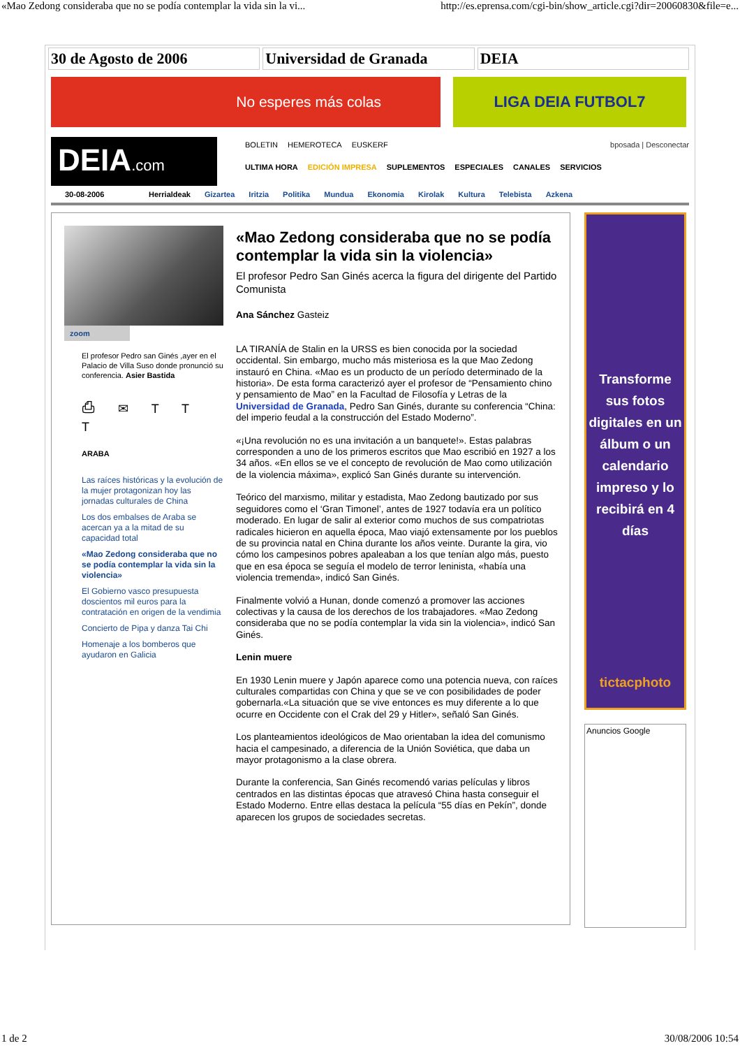«Mao Zedong consideraba que no se podía contemplar la vida sin la vi... http://es.eprensa.com/cgi-bin/show_article.cgi?dir=20060830&file=e...
30 de Agosto de 2006 Universidad de Granada DEIA
No esperes más colas LIGA DEIA FUTBOL7
DEIA.com
BOLETIN HEMEROTECA EUSKERF bposada | Desconectar
ULTIMA HORA EDICIÓN IMPRESA SUPLEMENTOS ESPECIALES CANALES SERVICIOS
30-08-2006 Herrialdeak Gizartea Iritzia Politika Mundua Ekonomia Kirolak Kultura Telebista Azkena
zoom
El profesor Pedro san Ginés ,ayer en el Palacio de Villa Suso donde pronunció su conferencia. Asier Bastida
⎙ ✉ T T T
ARABA
Las raíces históricas y la evolución de la mujer protagonizan hoy las jornadas culturales de China
Los dos embalses de Araba se acercan ya a la mitad de su capacidad total
«Mao Zedong consideraba que no se podía contemplar la vida sin la violencia»
El Gobierno vasco presupuesta doscientos mil euros para la contratación en origen de la vendimia
Concierto de Pipa y danza Tai Chi
Homenaje a los bomberos que ayudaron en Galicia
«Mao Zedong consideraba que no se podía contemplar la vida sin la violencia»
El profesor Pedro San Ginés acerca la figura del dirigente del Partido Comunista
Ana Sánchez Gasteiz
LA TIRANÍA de Stalin en la URSS es bien conocida por la sociedad occidental. Sin embargo, mucho más misteriosa es la que Mao Zedong instauró en China. «Mao es un producto de un período determinado de la historia». De esta forma caracterizó ayer el profesor de “Pensamiento chino y pensamiento de Mao” en la Facultad de Filosofía y Letras de la Universidad de Granada, Pedro San Ginés, durante su conferencia “China: del imperio feudal a la construcción del Estado Moderno”.
«¡Una revolución no es una invitación a un banquete!». Estas palabras corresponden a uno de los primeros escritos que Mao escribió en 1927 a los 34 años. «En ellos se ve el concepto de revolución de Mao como utilización de la violencia máxima», explicó San Ginés durante su intervención.
Teórico del marxismo, militar y estadista, Mao Zedong bautizado por sus seguidores como el ‘Gran Timonel’, antes de 1927 todavía era un político moderado. En lugar de salir al exterior como muchos de sus compatriotas radicales hicieron en aquella época, Mao viajó extensamente por los pueblos de su provincia natal en China durante los años veinte. Durante la gira, vio cómo los campesinos pobres apaleaban a los que tenían algo más, puesto que en esa época se seguía el modelo de terror leninista, «había una violencia tremenda», indicó San Ginés.
Finalmente volvió a Hunan, donde comenzó a promover las acciones colectivas y la causa de los derechos de los trabajadores. «Mao Zedong consideraba que no se podía contemplar la vida sin la violencia», indicó San Ginés.
Lenin muere
En 1930 Lenin muere y Japón aparece como una potencia nueva, con raíces culturales compartidas con China y que se ve con posibilidades de poder gobernarla.«La situación que se vive entonces es muy diferente a lo que ocurre en Occidente con el Crak del 29 y Hitler», señaló San Ginés.
Los planteamientos ideológicos de Mao orientaban la idea del comunismo hacia el campesinado, a diferencia de la Unión Soviética, que daba un mayor protagonismo a la clase obrera.
Durante la conferencia, San Ginés recomendó varias películas y libros centrados en las distintas épocas que atravesó China hasta conseguir el Estado Moderno. Entre ellas destaca la película “55 días en Pekín”, donde aparecen los grupos de sociedades secretas.
Transforme sus fotos digitales en un álbum o un calendario impreso y lo recibirá en 4 días
tictacphoto
Anuncios Google
1 de 2 30/08/2006 10:54